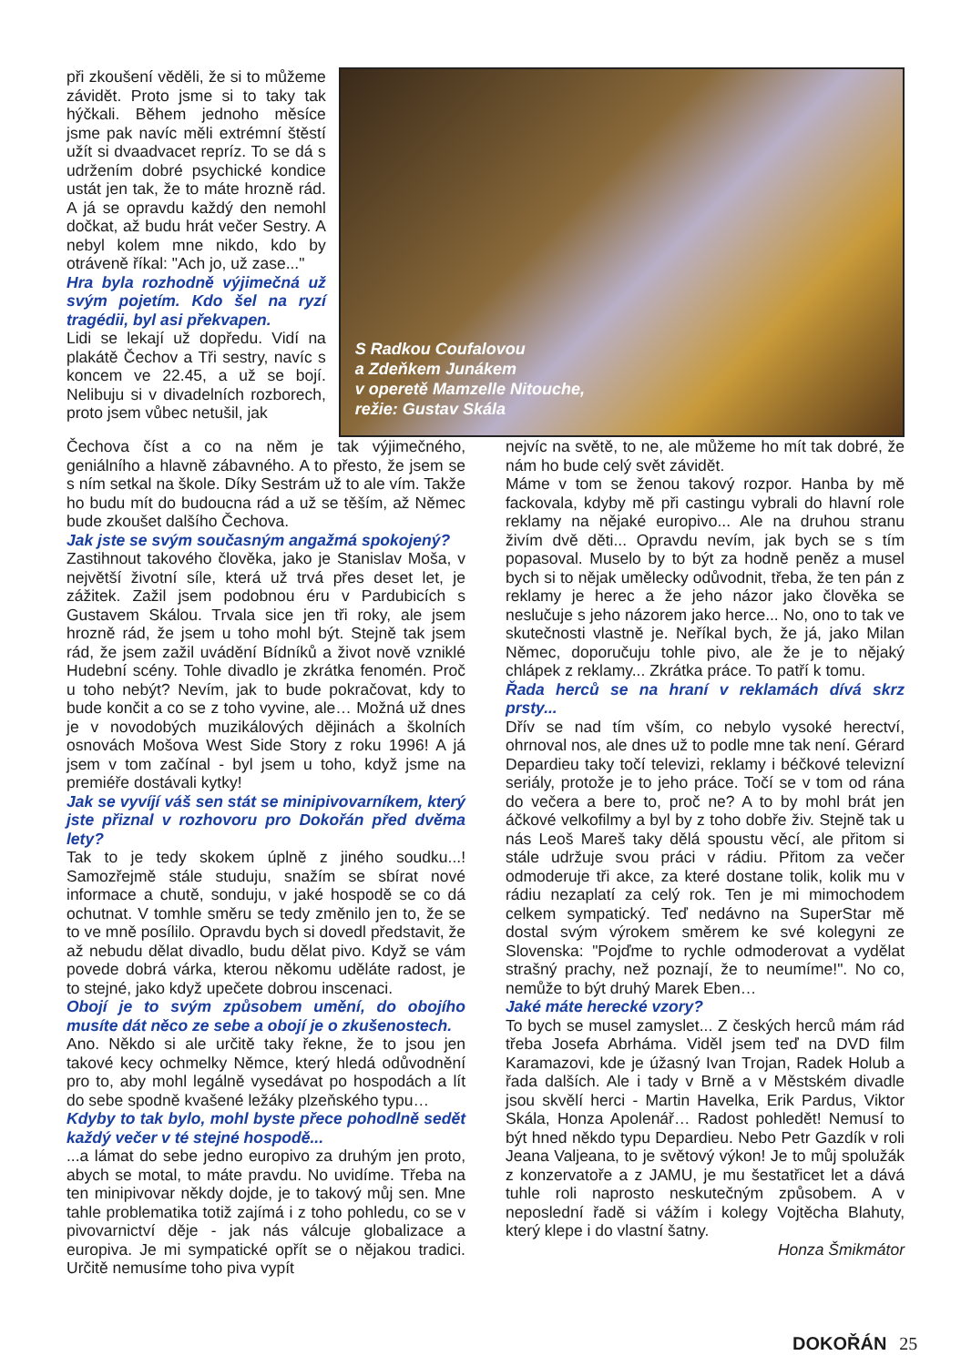při zkoušení věděli, že si to můžeme závidět. Proto jsme si to taky tak hýčkali. Během jednoho měsíce jsme pak navíc měli extrémní štěstí užít si dvaadvacet repríz. To se dá s udržením dobré psychické kondice ustát jen tak, že to máte hrozně rád. A já se opravdu každý den nemohl dočkat, až budu hrát večer Sestry. A nebyl kolem mne nikdo, kdo by otráveně říkal: "Ach jo, už zase..."
Hra byla rozhodně výjimečná už svým pojetím. Kdo šel na ryzí tragédii, byl asi překvapen.
Lidi se lekají už dopředu. Vidí na plakátě Čechov a Tři sestry, navíc s koncem ve 22.45, a už se bojí. Nelibuju si v divadelních rozborech, proto jsem vůbec netušil, jak
S Radkou Coufalovou
a Zdeňkem Junákem
v operetě Mamzelle Nitouche,
režie: Gustav Skála
Čechova číst a co na něm je tak výjimečného, geniálního a hlavně zábavného. A to přesto, že jsem se s ním setkal na škole. Díky Sestrám už to ale vím. Takže ho budu mít do budoucna rád a už se těším, až Němec bude zkoušet dalšího Čechova.
Jak jste se svým současným angažmá spokojený?
Zastihnout takového člověka, jako je Stanislav Moša, v největší životní síle, která už trvá přes deset let, je zážitek. Zažil jsem podobnou éru v Pardubicích s Gustavem Skálou. Trvala sice jen tři roky, ale jsem hrozně rád, že jsem u toho mohl být. Stejně tak jsem rád, že jsem zažil uvádění Bídníků a život nově vzniklé Hudební scény. Tohle divadlo je zkrátka fenomén. Proč u toho nebýt? Nevím, jak to bude pokračovat, kdy to bude končit a co se z toho vyvine, ale… Možná už dnes je v novodobých muzikálových dějinách a školních osnovách Mošova West Side Story z roku 1996! A já jsem v tom začínal - byl jsem u toho, když jsme na premiéře dostávali kytky!
Jak se vyvíjí váš sen stát se minipivovarníkem, který jste přiznal v rozhovoru pro Dokořán před dvěma lety?
Tak to je tedy skokem úplně z jiného soudku...! Samozřejmě stále studuju, snažím se sbírat nové informace a chutě, sonduju, v jaké hospodě se co dá ochutnat. V tomhle směru se tedy změnilo jen to, že se to ve mně posílilo. Opravdu bych si dovedl představit, že až nebudu dělat divadlo, budu dělat pivo. Když se vám povede dobrá várka, kterou někomu uděláte radost, je to stejné, jako když upečete dobrou inscenaci.
Obojí je to svým způsobem umění, do obojího musíte dát něco ze sebe a obojí je o zkušenostech.
Ano. Někdo si ale určitě taky řekne, že to jsou jen takové kecy ochmelky Němce, který hledá odůvodnění pro to, aby mohl legálně vysedávat po hospodách a lít do sebe spodně kvašené ležáky plzeňského typu…
Kdyby to tak bylo, mohl byste přece pohodlně sedět každý večer v té stejné hospodě...
...a lámat do sebe jedno europivo za druhým jen proto, abych se motal, to máte pravdu. No uvidíme. Třeba na ten minipivovar někdy dojde, je to takový můj sen. Mne tahle problematika totiž zajímá i z toho pohledu, co se v pivovarnictví děje - jak nás válcuje globalizace a europiva. Je mi sympatické opřít se o nějakou tradici. Určitě nemusíme toho piva vypít
nejvíc na světě, to ne, ale můžeme ho mít tak dobré, že nám ho bude celý svět závidět.
Máme v tom se ženou takový rozpor. Hanba by mě fackovala, kdyby mě při castingu vybrali do hlavní role reklamy na nějaké europivo... Ale na druhou stranu živím dvě děti... Opravdu nevím, jak bych se s tím popasoval. Muselo by to být za hodně peněz a musel bych si to nějak umělecky odůvodnit, třeba, že ten pán z reklamy je herec a že jeho názor jako člověka se neslučuje s jeho názorem jako herce... No, ono to tak ve skutečnosti vlastně je. Neříkal bych, že já, jako Milan Němec, doporučuju tohle pivo, ale že je to nějaký chlápek z reklamy... Zkrátka práce. To patří k tomu.
Řada herců se na hraní v reklamách dívá skrz prsty...
Dřív se nad tím vším, co nebylo vysoké herectví, ohrnoval nos, ale dnes už to podle mne tak není. Gérard Depardieu taky točí televizi, reklamy i béčkové televizní seriály, protože je to jeho práce. Točí se v tom od rána do večera a bere to, proč ne? A to by mohl brát jen áčkové velkofilmy a byl by z toho dobře živ. Stejně tak u nás Leoš Mareš taky dělá spoustu věcí, ale přitom si stále udržuje svou práci v rádiu. Přitom za večer odmoderuje tři akce, za které dostane tolik, kolik mu v rádiu nezaplatí za celý rok. Ten je mi mimochodem celkem sympatický. Teď nedávno na SuperStar mě dostal svým výrokem směrem ke své kolegyni ze Slovenska: "Pojďme to rychle odmoderovat a vydělat strašný prachy, než poznají, že to neumíme!". No co, nemůže to být druhý Marek Eben…
Jaké máte herecké vzory?
To bych se musel zamyslet... Z českých herců mám rád třeba Josefa Abrháma. Viděl jsem teď na DVD film Karamazovi, kde je úžasný Ivan Trojan, Radek Holub a řada dalších. Ale i tady v Brně a v Městském divadle jsou skvělí herci - Martin Havelka, Erik Pardus, Viktor Skála, Honza Apolenář… Radost pohledět! Nemusí to být hned někdo typu Depardieu. Nebo Petr Gazdík v roli Jeana Valjeana, to je světový výkon! Je to můj spolužák z konzervatoře a z JAMU, je mu šestatřicet let a dává tuhle roli naprosto neskutečným způsobem. A v neposlední řadě si vážím i kolegy Vojtěcha Blahuty, který klepe i do vlastní šatny.
Honza Šmikmátor
DOKOŘÁN 25